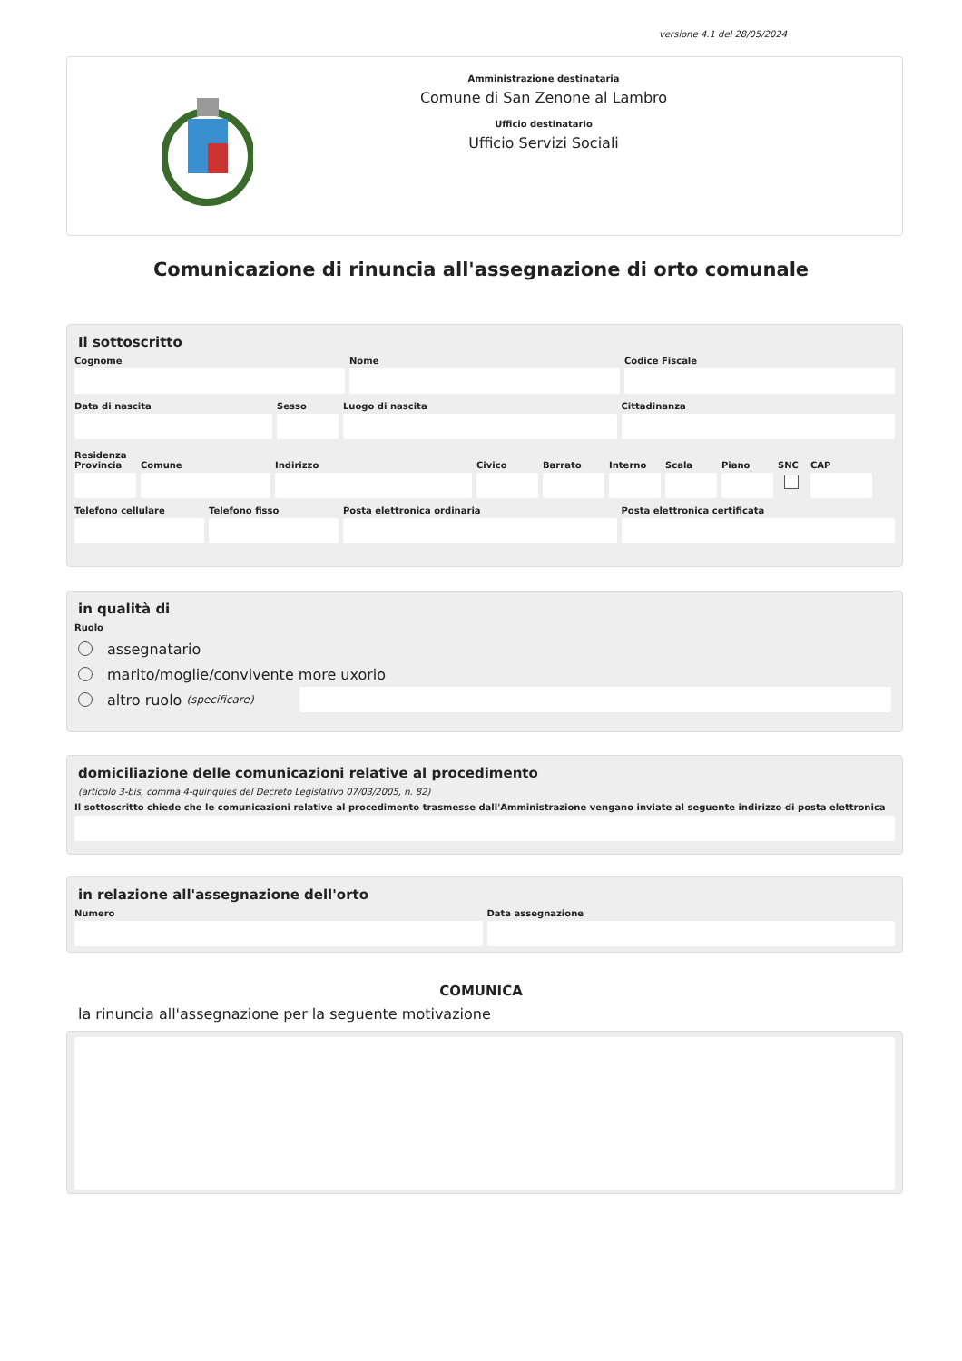versione 4.1 del 28/05/2024
Amministrazione destinataria
Comune di San Zenone al Lambro
Ufficio destinatario
Ufficio Servizi Sociali
Comunicazione di rinuncia all'assegnazione di orto comunale
Il sottoscritto
Cognome Nome Codice Fiscale
Data di nascita Sesso Luogo di nascita Cittadinanza
Residenza
Provincia
Comune Indirizzo Civico Barrato Interno
Scala Piano SNC CAP
Telefono cellulare
Telefono fisso Posta elettronica ordinaria Posta elettronica certificata
in qualità di
Ruolo
assegnatario
marito/moglie/convivente more uxorio
altro ruolo (specificare)
domiciliazione delle comunicazioni relative al procedimento
(articolo 3-bis, comma 4-quinquies del Decreto Legislativo 07/03/2005, n. 82)
Il sottoscritto chiede che le comunicazioni relative al procedimento trasmesse dall'Amministrazione vengano inviate al seguente indirizzo di posta elettronica
in relazione all'assegnazione dell'orto
Numero Data assegnazione
COMUNICA
la rinuncia all'assegnazione per la seguente motivazione